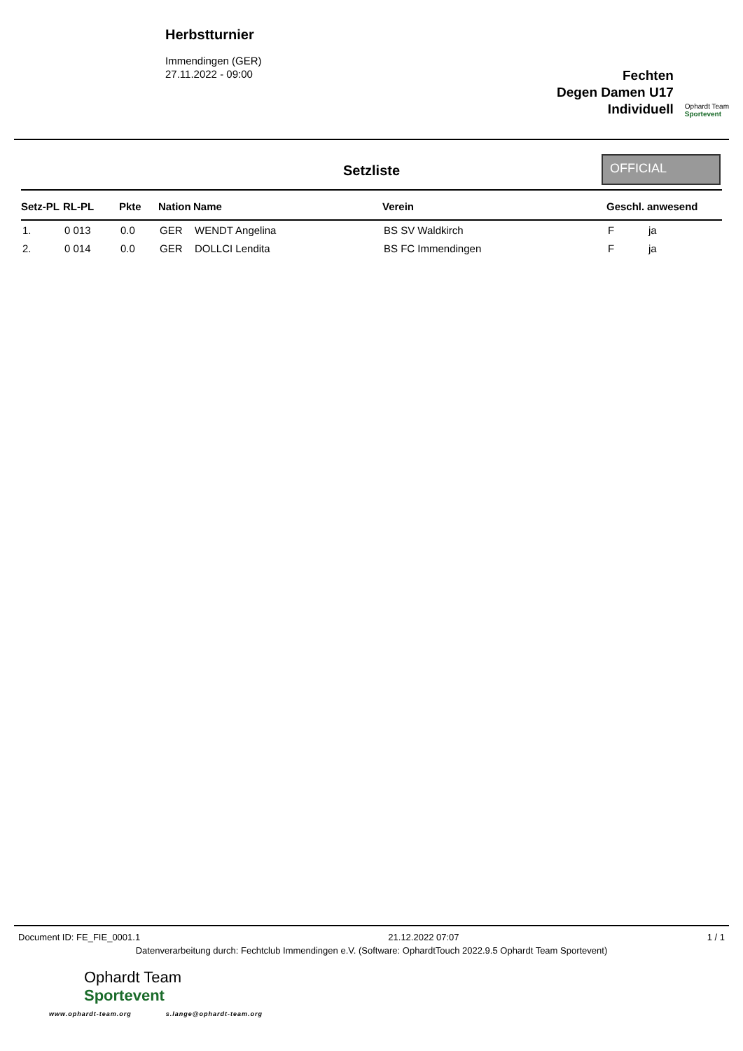Herbstturnier
Immendingen (GER)
27.11.2022 - 09:00
Fechten
Degen Damen U17
Individuell
Ophardt Team
Sportevent
Setzliste
OFFICIAL
| Setz-PL | RL-PL | Pkte | Nation | Name | Verein | Geschl. | anwesend |
| --- | --- | --- | --- | --- | --- | --- | --- |
| 1. | 0 013 | 0.0 | GER | WENDT Angelina | BS SV Waldkirch | F | ja |
| 2. | 0 014 | 0.0 | GER | DOLLCI Lendita | BS FC Immendingen | F | ja |
Document ID: FE_FIE_0001.1 21.12.2022 07:07 1 / 1
Datenverarbeitung durch: Fechtclub Immendingen e.V. (Software: OphardtTouch 2022.9.5 Ophardt Team Sportevent)
Ophardt Team
Sportevent
www.ophardt-team.org s.lange@ophardt-team.org